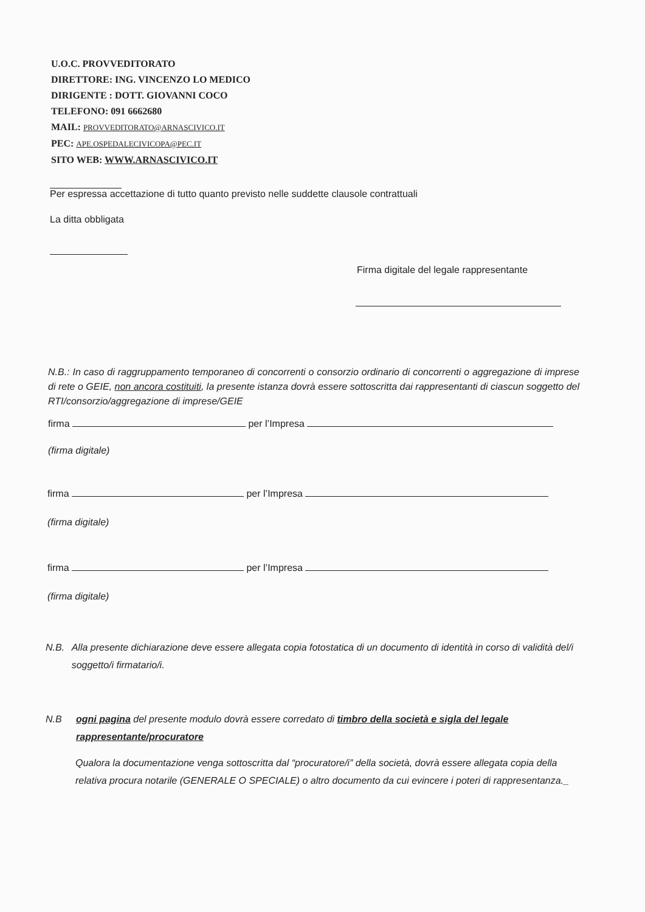U.O.C. PROVVEDITORATO
DIRETTORE: ING. VINCENZO LO MEDICO
DIRIGENTE : DOTT. GIOVANNI COCO
TELEFONO: 091 6662680
MAIL: PROVVEDITORATO@ARNASCIVICO.IT
PEC: APE.OSPEDALECIVICOPA@PEC.IT
SITO WEB: WWW.ARNASCIVICO.IT
Per espressa accettazione di tutto quanto previsto nelle suddette clausole contrattuali
La ditta obbligata
Firma digitale del legale rappresentante
N.B.: In caso di raggruppamento temporaneo di concorrenti o consorzio ordinario di concorrenti o aggregazione di imprese di rete o GEIE, non ancora costituiti, la presente istanza dovrà essere sottoscritta dai rappresentanti di ciascun soggetto del RTI/consorzio/aggregazione di imprese/GEIE
firma per l’Impresa
(firma digitale)
firma per l’Impresa
(firma digitale)
firma per l’Impresa
(firma digitale)
N.B. Alla presente dichiarazione deve essere allegata copia fotostatica di un documento di identità in corso di validità del/i soggetto/i firmatario/i.
N.B ogni pagina del presente modulo dovrà essere corredato di timbro della società e sigla del legale rappresentante/procuratore
Qualora la documentazione venga sottoscritta dal “procuratore/i” della società, dovrà essere allegata copia della relativa procura notarile (GENERALE O SPECIALE) o altro documento da cui evincere i poteri di rappresentanza._